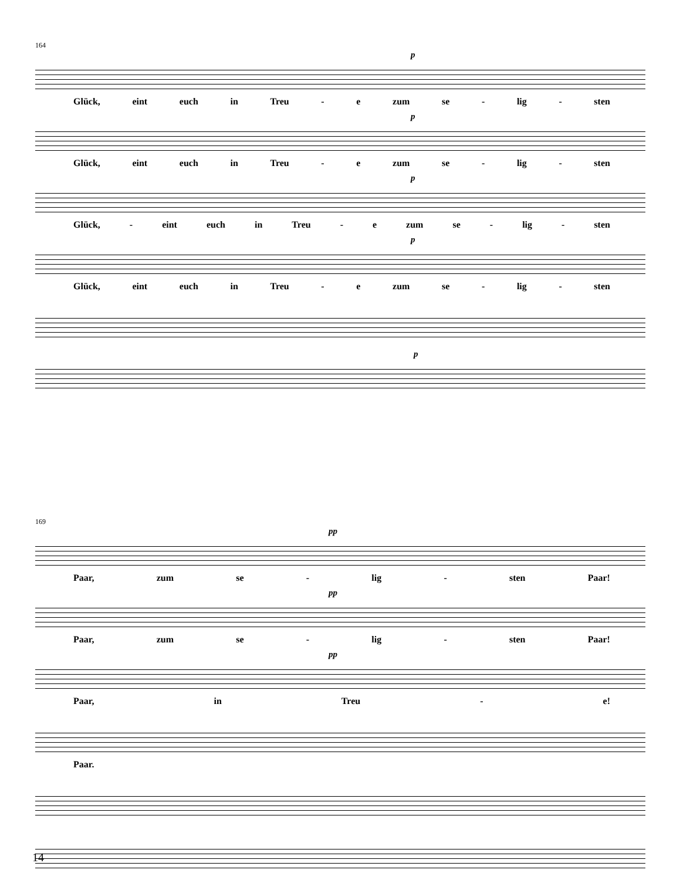164
p
Glück, eint euch in Treu - e zum se - lig - sten
p
Glück, eint euch in Treu - e zum se - lig - sten
p
Glück, - eint euch in Treu - e zum se - lig - sten
p
Glück, eint euch in Treu - e zum se - lig - sten
p
169
pp
Paar, zum se - lig - sten Paar!
pp
Paar, zum se - lig - sten Paar!
pp
Paar, in Treu - e!
Paar.
14